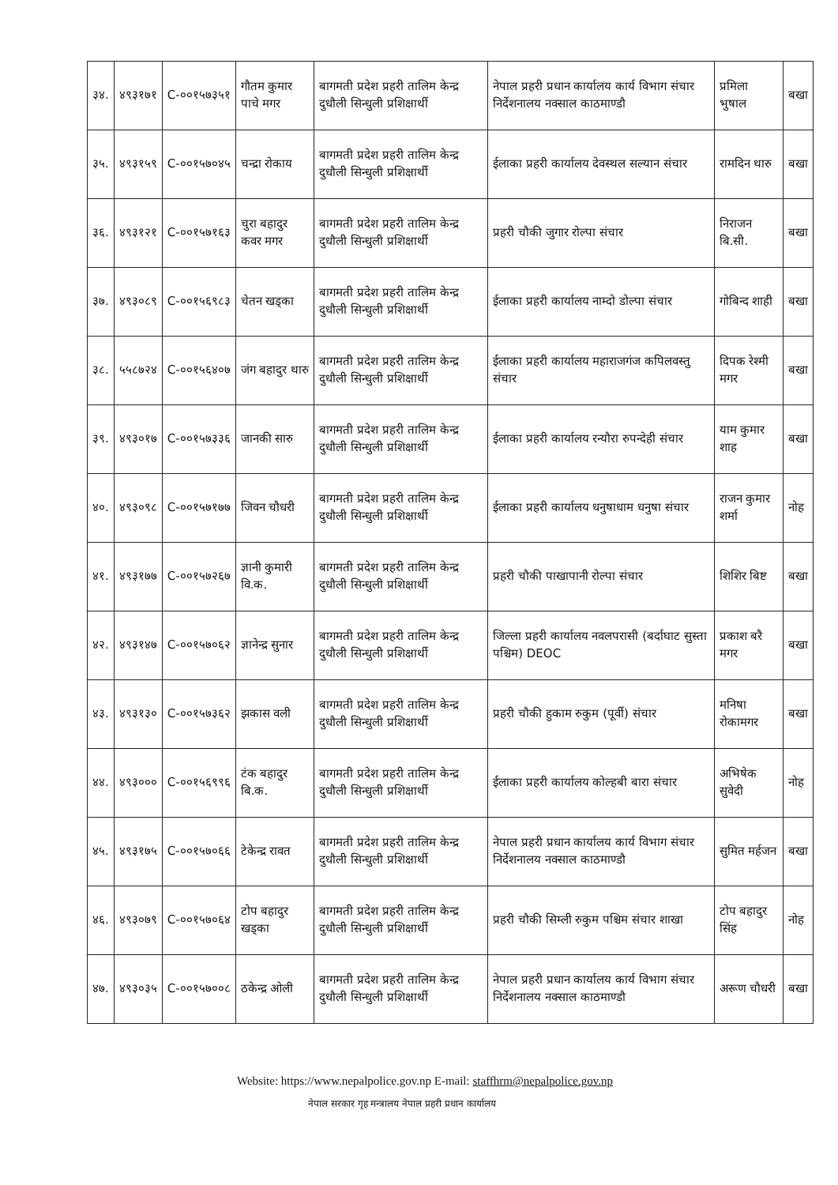| ३४. | ४९३१७१ | C-००१५७३५१ | गौतम कुमार पाचे मगर | बागमती प्रदेश प्रहरी तालिम केन्द्र दुधौली सिन्धुली प्रशिक्षार्थी | नेपाल प्रहरी प्रधान कार्यालय कार्य विभाग संचार निर्देशनालय नक्साल काठमाण्डौ | प्रमिला भुषाल | बखा |
| ३५. | ४९३१५९ | C-००१५७०४५ | चन्द्रा रोकाय | बागमती प्रदेश प्रहरी तालिम केन्द्र दुधौली सिन्धुली प्रशिक्षार्थी | ईलाका प्रहरी कार्यालय देवस्थल सल्यान संचार | रामदिन थारु | बखा |
| ३६. | ४९३१२१ | C-००१५७१६३ | चुरा बहादुर कवर मगर | बागमती प्रदेश प्रहरी तालिम केन्द्र दुधौली सिन्धुली प्रशिक्षार्थी | प्रहरी चौकी जुगार रोल्पा संचार | निराजन बि.सी. | बखा |
| ३७. | ४९३०८९ | C-००१५६९८३ | चेतन खड्का | बागमती प्रदेश प्रहरी तालिम केन्द्र दुधौली सिन्धुली प्रशिक्षार्थी | ईलाका प्रहरी कार्यालय नाम्दो डोल्पा संचार | गोबिन्द शाही | बखा |
| ३८. | ५५८७२४ | C-००१५६४०७ | जंग बहादुर थारु | बागमती प्रदेश प्रहरी तालिम केन्द्र दुधौली सिन्धुली प्रशिक्षार्थी | ईलाका प्रहरी कार्यालय महाराजगंज कपिलवस्तु संचार | दिपक रेश्मी मगर | बखा |
| ३९. | ४९३०१७ | C-००१५७३३६ | जानकी सारु | बागमती प्रदेश प्रहरी तालिम केन्द्र दुधौली सिन्धुली प्रशिक्षार्थी | ईलाका प्रहरी कार्यालय रन्यौरा रुपन्देही संचार | याम कुमार शाह | बखा |
| ४०. | ४९३०९८ | C-००१५७१७७ | जिवन चौधरी | बागमती प्रदेश प्रहरी तालिम केन्द्र दुधौली सिन्धुली प्रशिक्षार्थी | ईलाका प्रहरी कार्यालय धनुषाधाम धनुषा संचार | राजन कुमार शर्मा | नोह |
| ४१. | ४९३१७७ | C-००१५७२६७ | ज्ञानी कुमारी वि.क. | बागमती प्रदेश प्रहरी तालिम केन्द्र दुधौली सिन्धुली प्रशिक्षार्थी | प्रहरी चौकी पाखापानी रोल्पा संचार | शिशिर बिष्ट | बखा |
| ४२. | ४९३१४७ | C-००१५७०६२ | ज्ञानेन्द्र सुनार | बागमती प्रदेश प्रहरी तालिम केन्द्र दुधौली सिन्धुली प्रशिक्षार्थी | जिल्ला प्रहरी कार्यालय नवलपरासी (बर्दाघाट सुस्ता पश्चिम) DEOC | प्रकाश बरै मगर | बखा |
| ४३. | ४९३१३० | C-००१५७३६२ | झकास वली | बागमती प्रदेश प्रहरी तालिम केन्द्र दुधौली सिन्धुली प्रशिक्षार्थी | प्रहरी चौकी हुकाम रुकुम (पूर्वी) संचार | मनिषा रोकामगर | बखा |
| ४४. | ४९३००० | C-००१५६९९६ | टंक बहादुर बि.क. | बागमती प्रदेश प्रहरी तालिम केन्द्र दुधौली सिन्धुली प्रशिक्षार्थी | ईलाका प्रहरी कार्यालय कोल्हबी बारा संचार | अभिषेक सुवेदी | नोह |
| ४५. | ४९३१७५ | C-००१५७०६६ | टेकेन्द्र रावत | बागमती प्रदेश प्रहरी तालिम केन्द्र दुधौली सिन्धुली प्रशिक्षार्थी | नेपाल प्रहरी प्रधान कार्यालय कार्य विभाग संचार निर्देशनालय नक्साल काठमाण्डौ | सुमित मर्हजन | बखा |
| ४६. | ४९३०७९ | C-००१५७०६४ | टोप बहादुर खड्का | बागमती प्रदेश प्रहरी तालिम केन्द्र दुधौली सिन्धुली प्रशिक्षार्थी | प्रहरी चौकी सिम्ली रुकुम पश्चिम संचार शाखा | टोप बहादुर सिंह | नोह |
| ४७. | ४९३०३५ | C-००१५७००८ | ठकेन्द्र ओली | बागमती प्रदेश प्रहरी तालिम केन्द्र दुधौली सिन्धुली प्रशिक्षार्थी | नेपाल प्रहरी प्रधान कार्यालय कार्य विभाग संचार निर्देशनालय नक्साल काठमाण्डौ | अरूण चौधरी | बखा |
Website: https://www.nepalpolice.gov.np E-mail: staffhrm@nepalpolice.gov.np
नेपाल सरकार गृह मन्त्रालय नेपाल प्रहरी प्रधान कार्यालय